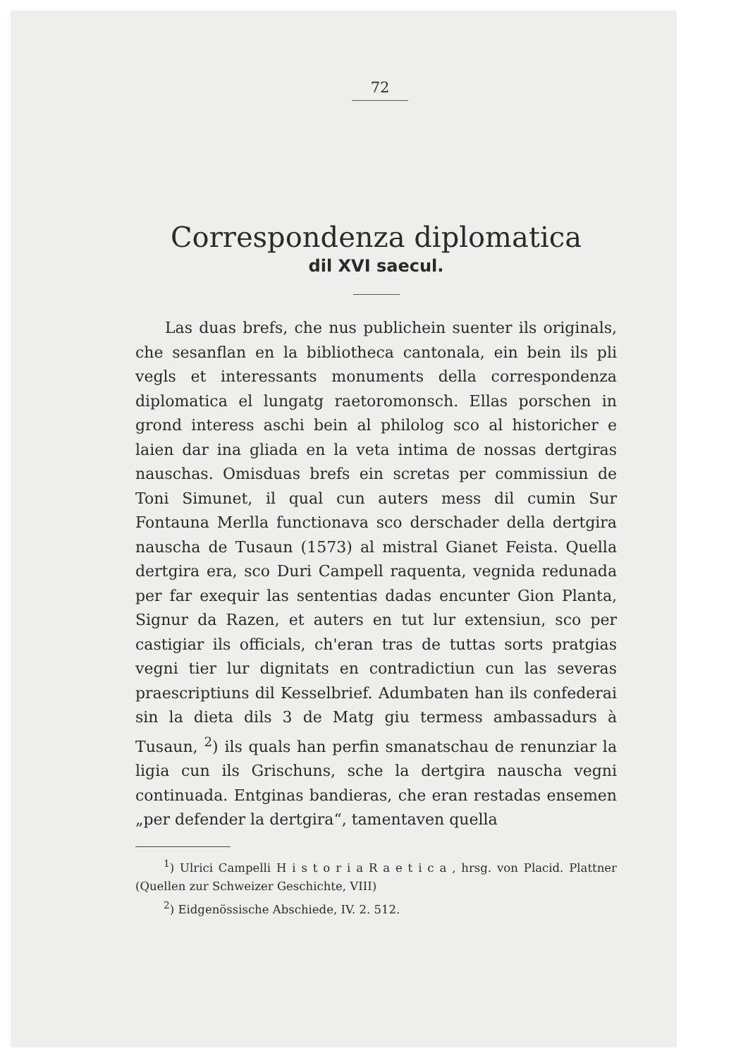72
Correspondenza diplomatica
dil XVI saecul.
Las duas brefs, che nus publichein suenter ils originals, che sesanflan en la bibliotheca cantonala, ein bein ils pli vegls et interessants monuments della correspondenza diplomatica el lungatg raetoromonsch. Ellas porschen in grond interess aschi bein al philolog sco al historicher e laien dar ina gliada en la veta intima de nossas dertgiras nauschas. Omisduas brefs ein scretas per commissiun de Toni Simunet, il qual cun auters mess dil cumin Sur Fontauna Merlla functionava sco derschader della dertgira nauscha de Tusaun (1573) al mistral Gianet Feista. Quella dertgira era, sco Duri Campell raquenta, vegnida redunada per far exequir las sententias dadas encunter Gion Planta, Signur da Razen, et auters en tut lur extensiun, sco per castigiar ils officials, ch'eran tras de tuttas sorts pratgias vegni tier lur dignitats en contradictiun cun las severas praescriptiuns dil Kesselbrief. Adumbaten han ils confederai sin la dieta dils 3 de Matg giu termess ambassadurs à Tusaun, <sup>2</sup>) ils quals han perfin smanatschau de renunziar la ligia cun ils Grischuns, sche la dertgira nauscha vegni continuada. Entginas bandieras, che eran restadas ensemen „per defender la dertgira“, tamentaven quella
<sup>1</sup>) Ulrici Campelli H i s t o r i a R a e t i c a , hrsg. von Placid. Plattner (Quellen zur Schweizer Geschichte, VIII)
<sup>2</sup>) Eidgenössische Abschiede, IV. 2. 512.